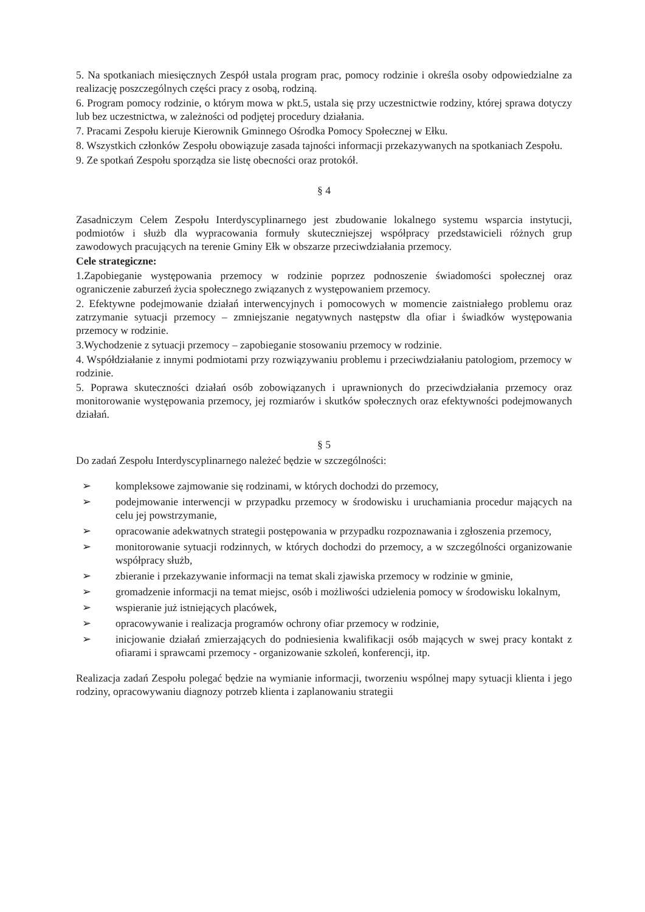5. Na spotkaniach miesięcznych Zespół ustala program prac, pomocy rodzinie i określa osoby odpowiedzialne za realizację poszczególnych części pracy z osobą, rodziną.
6. Program pomocy rodzinie, o którym mowa w pkt.5, ustala się przy uczestnictwie rodziny, której sprawa dotyczy lub bez uczestnictwa, w zależności od podjętej procedury działania.
7. Pracami Zespołu kieruje Kierownik Gminnego Ośrodka Pomocy Społecznej w Ełku.
8. Wszystkich członków Zespołu obowiązuje zasada tajności informacji przekazywanych na spotkaniach Zespołu.
9. Ze spotkań Zespołu sporządza sie listę obecności oraz protokół.
§ 4
Zasadniczym Celem Zespołu Interdyscyplinarnego jest zbudowanie lokalnego systemu wsparcia instytucji, podmiotów i służb dla wypracowania formuły skuteczniejszej współpracy przedstawicieli różnych grup zawodowych pracujących na terenie Gminy Ełk w obszarze przeciwdziałania przemocy.
Cele strategiczne:
1.Zapobieganie występowania przemocy w rodzinie poprzez podnoszenie świadomości społecznej oraz ograniczenie zaburzeń życia społecznego związanych z występowaniem przemocy.
2. Efektywne podejmowanie działań interwencyjnych i pomocowych w momencie zaistniałego problemu oraz zatrzymanie sytuacji przemocy – zmniejszanie negatywnych następstw dla ofiar i świadków występowania przemocy w rodzinie.
3.Wychodzenie z sytuacji przemocy – zapobieganie stosowaniu przemocy w rodzinie.
4. Współdziałanie z innymi podmiotami przy rozwiązywaniu problemu i przeciwdziałaniu patologiom, przemocy w rodzinie.
5. Poprawa skuteczności działań osób zobowiązanych i uprawnionych do przeciwdziałania przemocy oraz monitorowanie występowania przemocy, jej rozmiarów i skutków społecznych oraz efektywności podejmowanych działań.
§ 5
Do zadań Zespołu Interdyscyplinarnego należeć będzie w szczególności:
➢ kompleksowe zajmowanie się rodzinami, w których dochodzi do przemocy,
➢ podejmowanie interwencji w przypadku przemocy w środowisku i uruchamiania procedur mających na celu jej powstrzymanie,
➢ opracowanie adekwatnych strategii postępowania w przypadku rozpoznawania i zgłoszenia przemocy,
➢ monitorowanie sytuacji rodzinnych, w których dochodzi do przemocy, a w szczególności organizowanie współpracy służb,
➢ zbieranie i przekazywanie informacji na temat skali zjawiska przemocy w rodzinie w gminie,
➢ gromadzenie informacji na temat miejsc, osób i możliwości udzielenia pomocy w środowisku lokalnym,
➢ wspieranie już istniejących placówek,
➢ opracowywanie i realizacja programów ochrony ofiar przemocy w rodzinie,
➢ inicjowanie działań zmierzających do podniesienia kwalifikacji osób mających w swej pracy kontakt z ofiarami i sprawcami przemocy - organizowanie szkoleń, konferencji, itp.
Realizacja zadań Zespołu polegać będzie na wymianie informacji, tworzeniu wspólnej mapy sytuacji klienta i jego rodziny, opracowywaniu diagnozy potrzeb klienta i zaplanowaniu strategii